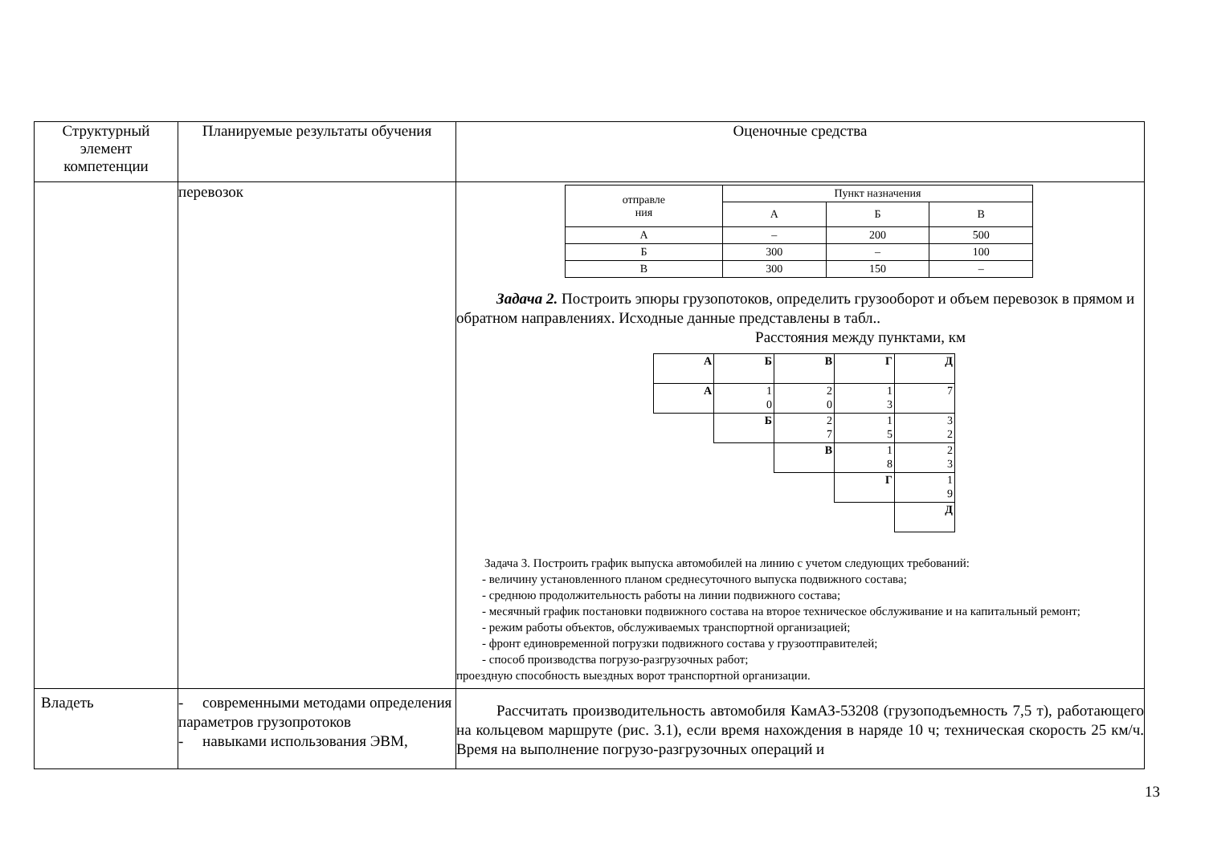| Структурный элемент компетенции | Планируемые результаты обучения | Оценочные средства |
| --- | --- | --- |
| | перевозок | / отправле ния / Пункт назначения / / / / / А / Б / В / / А / – / 200 / 500 / / Б / 300 / – / 100 / / В / 300 / 150 / – / Задача 2. Построить эпюры грузопотоков, определить грузооборот и объем перевозок в прямом и обратном направлениях. Исходные данные представлены в табл.. Расстояния между пунктами, км / А / Б / В / Г / Д / / А / 1 0 / 2 0 / 1 3 / 7 / / / Б / 2 7 / 1 5 / 3 2 / / / / В / 1 8 / 2 3 / / / / / Г / 1 9 / / / / / / Д / Задача 3. Построить график выпуска автомобилей на линию с учетом следующих требований: - величину установленного планом среднесуточного выпуска подвижного состава; - среднюю продолжительность работы на линии подвижного состава; - месячный график постановки подвижного состава на второе техническое обслуживание и на капитальный ремонт; - режим работы объектов, обслуживаемых транспортной организацией; - фронт единовременной погрузки подвижного состава у грузоотправителей; - способ производства погрузо-разгрузочных работ; проездную способность выездных ворот транспортной организации. |
| Владеть | - современными методами определения параметров грузопротоков - навыками использования ЭВМ, | Рассчитать производительность автомобиля КамАЗ-53208 (грузоподъемность 7,5 т), работающего на кольцевом маршруте (рис. 3.1), если время нахождения в наряде 10 ч; техническая скорость 25 км/ч. Время на выполнение погрузо-разгрузочных операций и |
13